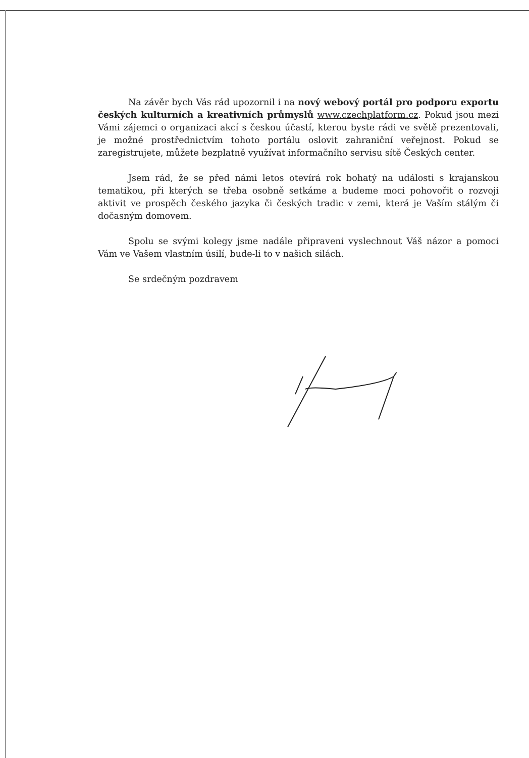Na závěr bych Vás rád upozornil i na nový webový portál pro podporu exportu českých kulturních a kreativních průmyslů www.czechplatform.cz. Pokud jsou mezi Vámi zájemci o organizaci akcí s českou účastí, kterou byste rádi ve světě prezentovali, je možné prostřednictvím tohoto portálu oslovit zahraniční veřejnost. Pokud se zaregistrujete, můžete bezplatně využívat informačního servisu sítě Českých center.
Jsem rád, že se před námi letos otevírá rok bohatý na události s krajanskou tematikou, při kterých se třeba osobně setkáme a budeme moci pohovořit o rozvoji aktivit ve prospěch českého jazyka či českých tradic v zemi, která je Vaším stálým či dočasným domovem.
Spolu se svými kolegy jsme nadále připraveni vyslechnout Váš názor a pomoci Vám ve Vašem vlastním úsilí, bude-li to v našich silách.
Se srdečným pozdravem